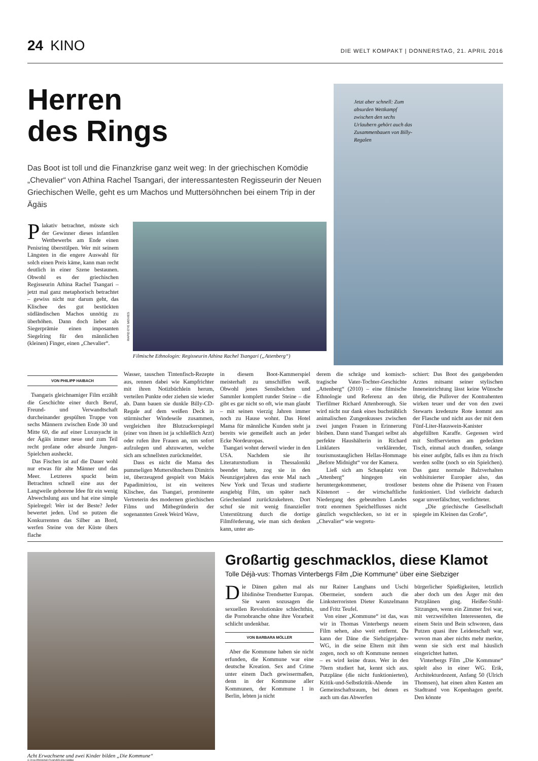24 KINO
DIE WELT KOMPAKT | DONNERSTAG, 21. APRIL 2016
Herren
des Rings
Das Boot ist toll und die Finanzkrise ganz weit weg: In der griechischen Komödie „Chevalier“ von Athina Rachel Tsangari, der interessantesten Regisseurin der Neuen Griechischen Welle, geht es um Machos und Muttersöhnchen bei einem Trip in der Ägäis
Plakativ betrachtet, müsste sich der Gewinner dieses infantilen Wettbewerbs am Ende einen Penisring überstülpen. Wer mit seinem Längsten in die engere Auswahl für solch einen Preis käme, kann man recht deutlich in einer Szene bestaunen. Obwohl es der griechischen Regisseurin Athina Rachel Tsangari – jetzt mal ganz metaphorisch betrachtet – gewiss nicht nur darum geht, das Klischee des gut bestückten südländischen Machos unnötig zu überhöhen. Dann doch lieber als Siegerprämie einen imposanten Siegelring für den männlichen (kleinen) Finger, einen „Chevalier“.
RAPID EYE MOVIES
Filmische Ethnologin: Regisseurin Athina Rachel Tsangari („Attenberg“)
Jetzt aber schnell: Zum absurden Wettkampf zwischen den sechs Urlaubern gehört auch das Zusammenbauen von Billy-Regalen
VON PHILIPP HAIBACH
Tsangaris gleichnamiger Film erzählt die Geschichte einer durch Beruf, Freund- und Verwandtschaft durcheinander gespülten Truppe von sechs Männern zwischen Ende 30 und Mitte 60, die auf einer Luxusyacht in der Ägäis immer neue und zum Teil recht profane oder absurde Jungen-Spielchen ausheckt.
Das Fischen ist auf die Dauer wohl nur etwas für alte Männer und das Meer. Letzteres spuckt beim Betrachten schnell eine aus der Langweile geborene Idee für ein wenig Abwechslung aus und hat eine simple Spielregel: Wer ist der Beste? Jeder bewertet jeden. Und so putzen die Konkurrenten das Silber an Bord, werfen Steine von der Küste übers flache
Wasser, tauschen Tintenfisch-Rezepte aus, rennen dabei wie Kampfrichter mit ihren Notizbüchlein herum, verteilen Punkte oder ziehen sie wieder ab. Dann bauen sie dunkle Billy-CD-Regale auf dem weißen Deck in stürmischer Windeseile zusammen, vergleichen ihre Blutzuckerspiegel (einer von ihnen ist ja schließlich Arzt) oder rufen ihre Frauen an, um sofort aufzulegen und abzuwarten, welche sich am schnellsten zurückmeldet.
Dass es nicht die Mama des pummeligen Muttersöhnchens Dimitris ist, überzeugend gespielt von Makis Papadimitriou, ist ein weiteres Klischee, das Tsangari, prominente Vertreterin des modernen griechischen Films und Mitbegründerin der sogenannten Greek Weird Wave,
in diesem Boot-Kammerspiel meisterhaft zu umschiffen weiß. Obwohl jenes Sensibelchen und Sammler komplett runder Steine – die gibt es gar nicht so oft, wie man glaubt – mit seinen vierzig Jahren immer noch zu Hause wohnt. Das Hotel Mama für männliche Kunden steht ja bereits wie gemeißelt auch an jeder Ecke Nordeuropas.
Tsangari wohnt derweil wieder in den USA. Nachdem sie ihr Literaturstudium in Thessaloniki beendet hatte, zog sie in den Neunzigerjahren das erste Mal nach New York und Texas und studierte ausgiebig Film, um später nach Griechenland zurückzukehren. Dort schuf sie mit wenig finanzieller Unterstützung durch die dortige Filmförderung, wie man sich denken kann, unter an-
derem die schräge und komisch-tragische Vater-Tochter-Geschichte „Attenberg“ (2010) – eine filmische Ethnologie und Referenz an den Tierfilmer Richard Attenborough. Sie wird nicht nur dank eines buchstäblich animalischen Zungenkusses zwischen zwei jungen Frauen in Erinnerung bleiben. Dann stand Tsangari selbst als perfekte Haushälterin in Richard Linklaters verklärender, tourismustauglichen Hellas-Hommage „Before Midnight“ vor der Kamera.
Ließ sich am Schauplatz von „Attenberg“ hingegen ein heruntergekommener, trostloser Küstenort – der wirtschaftliche Niedergang des gebeutelten Landes trotz enormen Speichelflusses nicht gänzlich wegschlecken, so ist er in „Chevalier“ wie wegretu-
schiert: Das Boot des gastgebenden Arztes mitsamt seiner stylischen Inneneinrichtung lässt keine Wünsche übrig, die Pullover der Kontrahenten wirken teuer und der von den zwei Stewarts kredenzte Rote kommt aus der Flasche und nicht aus der mit dem Fünf-Liter-Hauswein-Kanister abgefüllten Karaffe. Gegessen wird mit Stoffservietten am gedeckten Tisch, einmal auch draußen, solange bis einer aufgibt, falls es ihm zu frisch werden sollte (noch so ein Spielchen). Das ganz normale Balzverhalten wohlsituierter Europäer also, das bestens ohne die Präsenz von Frauen funktioniert. Und vielleicht dadurch sogar unverfälschter, verdichteter.
„Die griechische Gesellschaft spiegele im Kleinen das Große“,
Acht Erwachsene und zwei Kinder bilden „Die Kommune“
© 2016 PROKINO FILMVERLEIH GMBH
Großartig geschmacklos, diese Klamot
Tolle Déjà-vus: Thomas Vinterbergs Film „Die Kommune“ über eine Siebziger
Die Dänen galten mal als libidinöse Trendsetter Europas. Sie waren sozusagen die sexuellen Revolutionäre schlechthin, die Pornobranche ohne ihre Vorarbeit schlicht undenkbar.
VON BARBARA MÖLLER
Aber die Kommune haben sie nicht erfunden, die Kommune war eine deutsche Kreation. Sex and Crime unter einem Dach gewissermaßen, denn in der Kommune aller Kommunen, der Kommune 1 in Berlin, lebten ja nicht
nur Rainer Langhans und Uschi Obermeier, sondern auch die Linksterroristen Dieter Kunzelmann und Fritz Teufel.
Von einer „Kommune“ ist das, was wir in Thomas Vinterbergs neuem Film sehen, also weit entfernt. Da kann der Däne die Siebzigerjahre-WG, in die seine Eltern mit ihm zogen, noch so oft Kommune nennen – es wird keine draus. Wer in den 70ern studiert hat, kennt sich aus. Putzpläne (die nicht funktionierten), Kritik-und-Selbstkritik-Abende im Gemeinschaftsraum, bei denen es auch um das Abwerfen
bürgerlicher Spießigkeiten, letztlich aber doch um den Ärger mit den Putzplänen ging. Heißer-Stuhl-Sitzungen, wenn ein Zimmer frei war, mit verzweifelten Interessenten, die einem Stein und Bein schworen, dass Putzen quasi ihre Leidenschaft war, wovon man aber nichts mehr merkte, wenn sie sich erst mal häuslich eingerichtet hatten.
Vinterbergs Film „Die Kommune“ spielt also in einer WG. Erik, Architekturdozent, Anfang 50 (Ulrich Thomsen), hat einen alten Kasten am Stadtrand von Kopenhagen geerbt. Den könnte